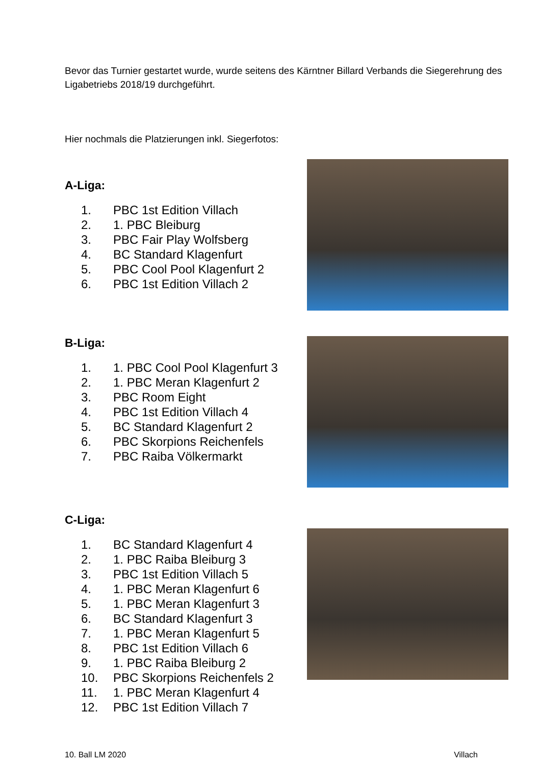Bevor das Turnier gestartet wurde, wurde seitens des Kärntner Billard Verbands die Siegerehrung des Ligabetriebs 2018/19 durchgeführt.
Hier nochmals die Platzierungen inkl. Siegerfotos:
A-Liga:
1. PBC 1st Edition Villach
2. 1. PBC Bleiburg
3. PBC Fair Play Wolfsberg
4. BC Standard Klagenfurt
5. PBC Cool Pool Klagenfurt 2
6. PBC 1st Edition Villach 2
B-Liga:
1. 1. PBC Cool Pool Klagenfurt 3
2. 1. PBC Meran Klagenfurt 2
3. PBC Room Eight
4. PBC 1st Edition Villach 4
5. BC Standard Klagenfurt 2
6. PBC Skorpions Reichenfels
7. PBC Raiba Völkermarkt
C-Liga:
1. BC Standard Klagenfurt 4
2. 1. PBC Raiba Bleiburg 3
3. PBC 1st Edition Villach 5
4. 1. PBC Meran Klagenfurt 6
5. 1. PBC Meran Klagenfurt 3
6. BC Standard Klagenfurt 3
7. 1. PBC Meran Klagenfurt 5
8. PBC 1st Edition Villach 6
9. 1. PBC Raiba Bleiburg 2
10. PBC Skorpions Reichenfels 2
11. 1. PBC Meran Klagenfurt 4
12. PBC 1st Edition Villach 7
10. Ball LM 2020 Villach